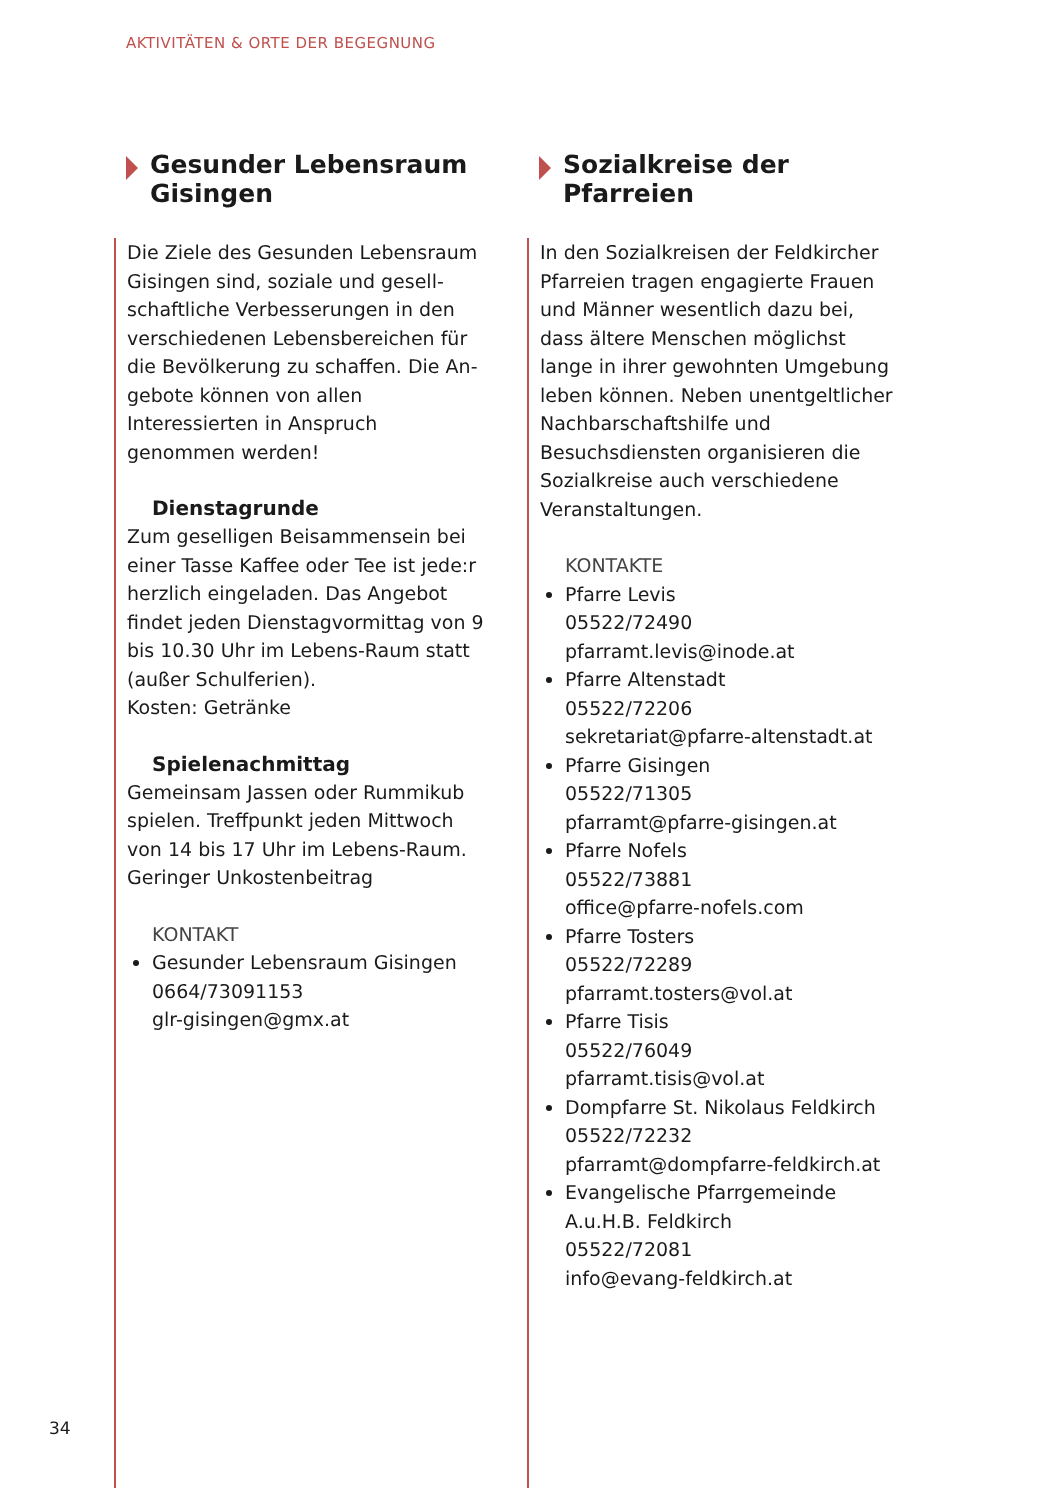AKTIVITÄTEN & ORTE DER BEGEGNUNG
Gesunder Lebensraum Gisingen
Die Ziele des Gesunden Lebensraum Gisingen sind, soziale und gesell­schaftliche Verbesserungen in den verschiedenen Lebensbereichen für die Bevölkerung zu schaffen. Die An­gebote können von allen Interessierten in Anspruch genommen werden!
Dienstagrunde
Zum geselligen Beisammensein bei einer Tasse Kaffee oder Tee ist jede:r herzlich eingeladen. Das Angebot findet jeden Dienstagvormittag von 9 bis 10.30 Uhr im Lebens-Raum statt (außer Schulferien).
Kosten: Getränke
Spielenachmittag
Gemeinsam Jassen oder Rummikub spielen. Treffpunkt jeden Mittwoch von 14 bis 17 Uhr im Lebens-Raum. Geringer Unkostenbeitrag
KONTAKT
Gesunder Lebensraum Gisingen
0664/73091153
glr-gisingen@gmx.at
Sozialkreise der Pfarreien
In den Sozialkreisen der Feldkircher Pfarreien tragen engagierte Frauen und Männer wesentlich dazu bei, dass ältere Menschen möglichst lange in ihrer gewohnten Umgebung leben können. Neben unentgeltlicher Nach­barschaftshilfe und Besuchsdiensten organisieren die Sozialkreise auch verschiedene Veranstaltungen.
KONTAKTE
Pfarre Levis
05522/72490
pfarramt.levis@inode.at
Pfarre Altenstadt
05522/72206
sekretariat@pfarre-altenstadt.at
Pfarre Gisingen
05522/71305
pfarramt@pfarre-gisingen.at
Pfarre Nofels
05522/73881
office@pfarre-nofels.com
Pfarre Tosters
05522/72289
pfarramt.tosters@vol.at
Pfarre Tisis
05522/76049
pfarramt.tisis@vol.at
Dompfarre St. Nikolaus Feldkirch
05522/72232
pfarramt@dompfarre-feldkirch.at
Evangelische Pfarrgemeinde A.u.H.B. Feldkirch
05522/72081
info@evang-feldkirch.at
34